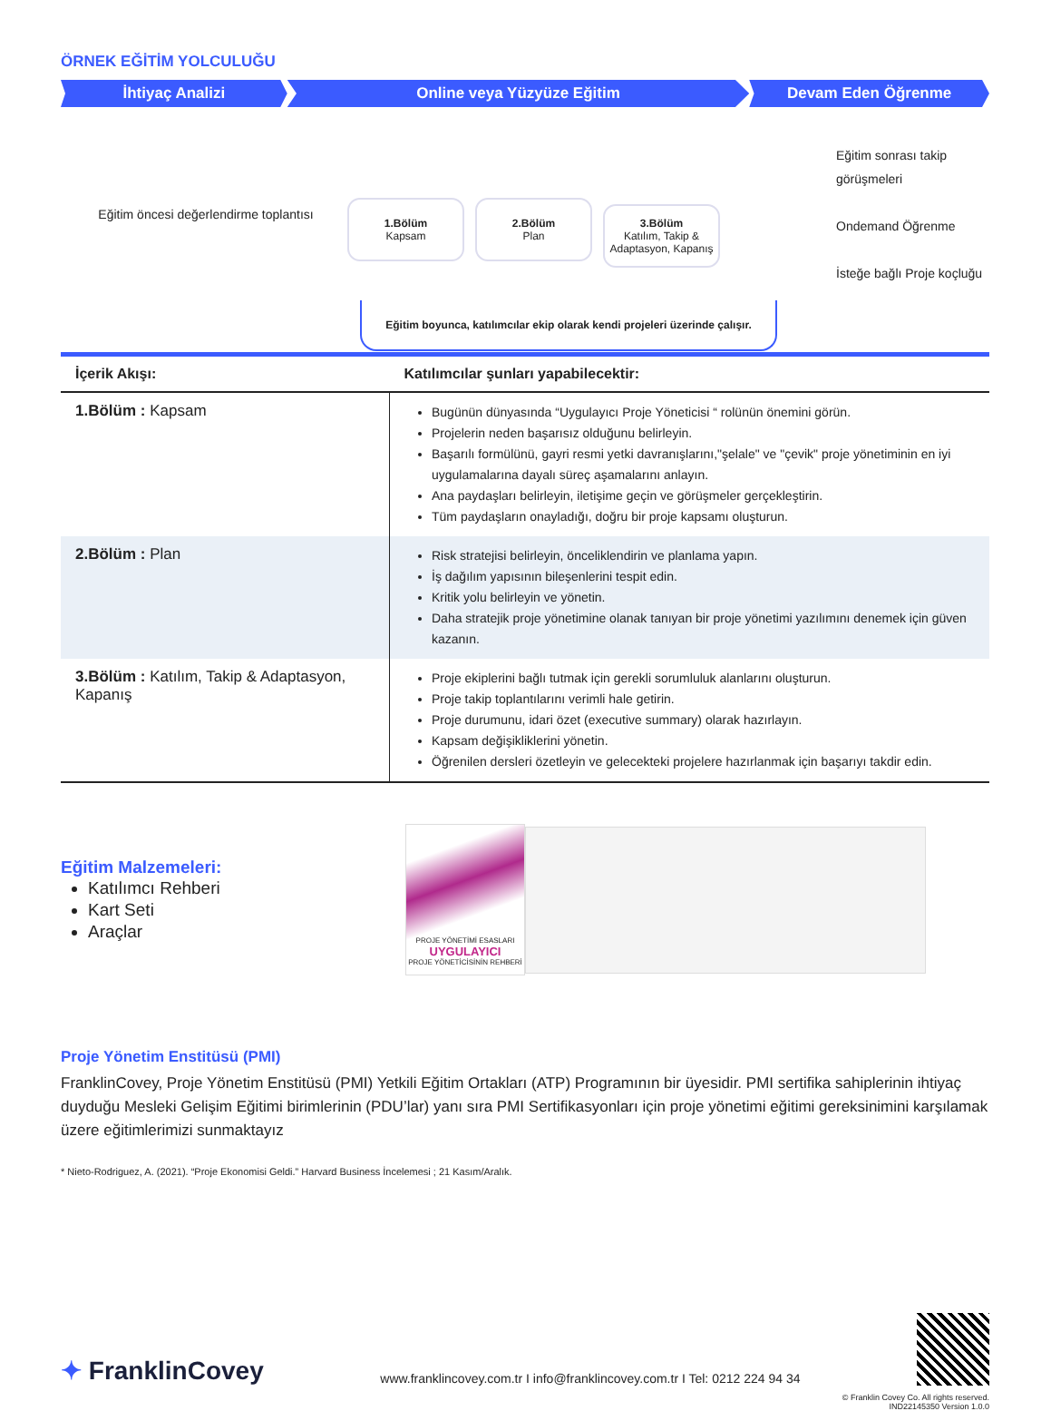ÖRNEK EĞİTİM YOLCULUĞU
İhtiyaç Analizi Online veya Yüzyüze Eğitim Devam Eden Öğrenme
Eğitim öncesi değerlendirme toplantısı
1.Bölüm Kapsam 2.Bölüm Plan
3.Bölüm Katılım, Takip & Adaptasyon, Kapanış
Eğitim boyunca, katılımcılar ekip olarak kendi projeleri üzerinde çalışır.
Eğitim sonrası takip
görüşmeleri
Ondemand Öğrenme
İsteğe bağlı Proje koçluğu
| İçerik Akışı: | Katılımcılar şunları yapabilecektir: |
| --- | --- |
| 1.Bölüm : Kapsam | Bugünün dünyasında “Uygulayıcı Proje Yöneticisi “ rolünün önemini görün. Projelerin neden başarısız olduğunu belirleyin. Başarılı formülünü, gayri resmi yetki davranışlarını,"şelale" ve "çevik" proje yönetiminin en iyi uygulamalarına dayalı süreç aşamalarını anlayın. Ana paydaşları belirleyin, iletişime geçin ve görüşmeler gerçekleştirin. Tüm paydaşların onayladığı, doğru bir proje kapsamı oluşturun. |
| 2.Bölüm : Plan | Risk stratejisi belirleyin, önceliklendirin ve planlama yapın. İş dağılım yapısının bileşenlerini tespit edin. Kritik yolu belirleyin ve yönetin. Daha stratejik proje yönetimine olanak tanıyan bir proje yönetimi yazılımını denemek için güven kazanın. |
| 3.Bölüm : Katılım, Takip & Adaptasyon, Kapanış | Proje ekiplerini bağlı tutmak için gerekli sorumluluk alanlarını oluşturun. Proje takip toplantılarını verimli hale getirin. Proje durumunu, idari özet (executive summary) olarak hazırlayın. Kapsam değişikliklerini yönetin. Öğrenilen dersleri özetleyin ve gelecekteki projelere hazırlanmak için başarıyı takdir edin. |
Eğitim Malzemeleri:
Katılımcı Rehberi
Kart Seti
Araçlar
PROJE YÖNETİMİ ESASLARI
UYGULAYICI
PROJE YÖNETİCİSİNİN REHBERİ
Proje Yönetim Enstitüsü (PMI)
FranklinCovey, Proje Yönetim Enstitüsü (PMI) Yetkili Eğitim Ortakları (ATP) Programının bir üyesidir. PMI sertifika sahiplerinin ihtiyaç duyduğu Mesleki Gelişim Eğitimi birimlerinin (PDU’lar) yanı sıra PMI Sertifikasyonları için proje yönetimi eğitimi gereksinimini karşılamak üzere eğitimlerimizi sunmaktayız
* Nieto-Rodriguez, A. (2021). “Proje Ekonomisi Geldi.” Harvard Business İncelemesi ; 21 Kasım/Aralık.
✦ FranklinCovey
www.franklincovey.com.tr I info@franklincovey.com.tr I Tel: 0212 224 94 34
© Franklin Covey Co. All rights reserved.
IND22145350 Version 1.0.0